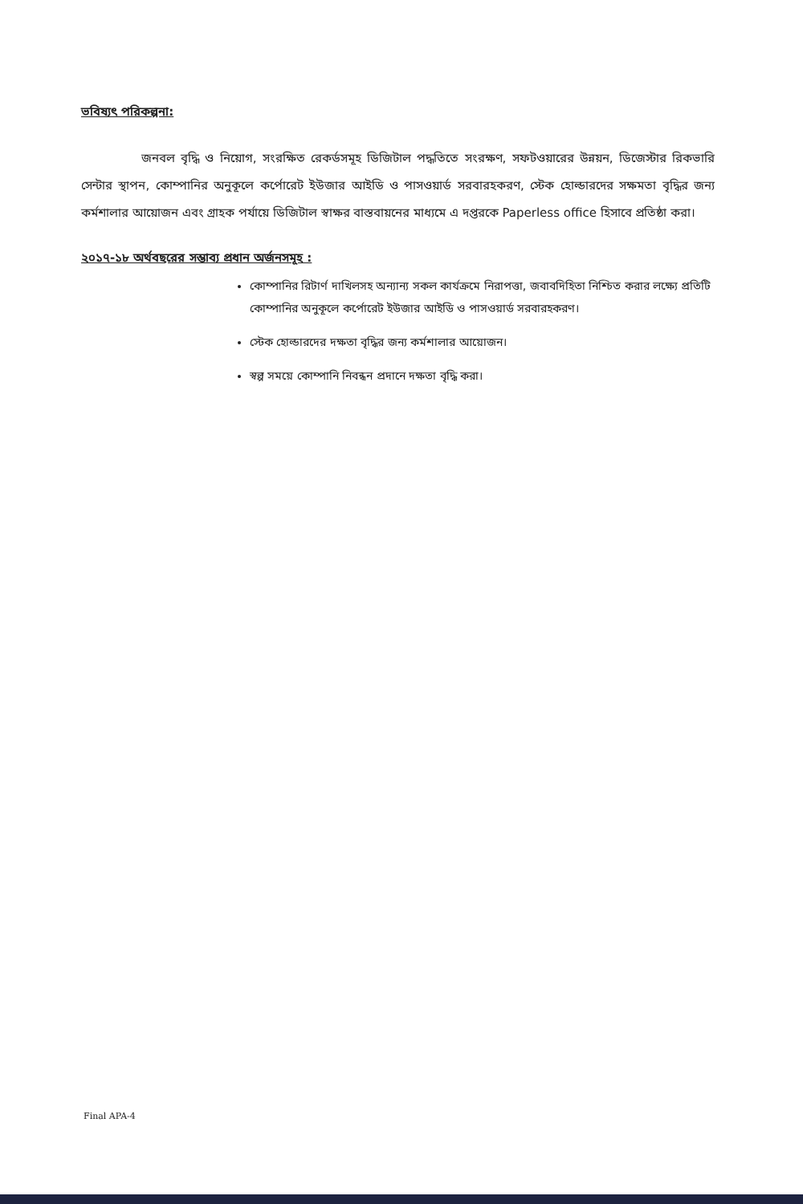ভবিষ্যৎ পরিকল্পনা:
জনবল বৃদ্ধি ও নিয়োগ, সংরক্ষিত রেকর্ডসমূহ ডিজিটাল পদ্ধতিতে সংরক্ষণ, সফটওয়ারের উন্নয়ন, ডিজেস্টার রিকভারি সেন্টার স্থাপন, কোম্পানির অনুকূলে কর্পোরেট ইউজার আইডি ও পাসওয়ার্ড সরবারহকরণ, স্টেক হোল্ডারদের সক্ষমতা বৃদ্ধির জন্য কর্মশালার আয়োজন এবং গ্রাহক পর্যায়ে ডিজিটাল স্বাক্ষর বাস্তবায়নের মাধ্যমে এ দপ্তরকে Paperless office হিসাবে প্রতিষ্ঠা করা।
২০১৭-১৮ অর্থবছরের সম্ভাব্য প্রধান অর্জনসমূহ :
কোম্পানির রিটার্ণ দাখিলসহ অন্যান্য সকল কার্যক্রমে নিরাপত্তা, জবাবদিহিতা নিশ্চিত করার লক্ষ্যে প্রতিটি কোম্পানির অনুকূলে কর্পোরেট ইউজার আইডি ও পাসওয়ার্ড সরবারহকরণ।
স্টেক হোল্ডারদের দক্ষতা বৃদ্ধির জন্য কর্মশালার আয়োজন।
স্বল্প সময়ে কোম্পানি নিবন্ধন প্রদানে দক্ষতা বৃদ্ধি করা।
Final APA-4